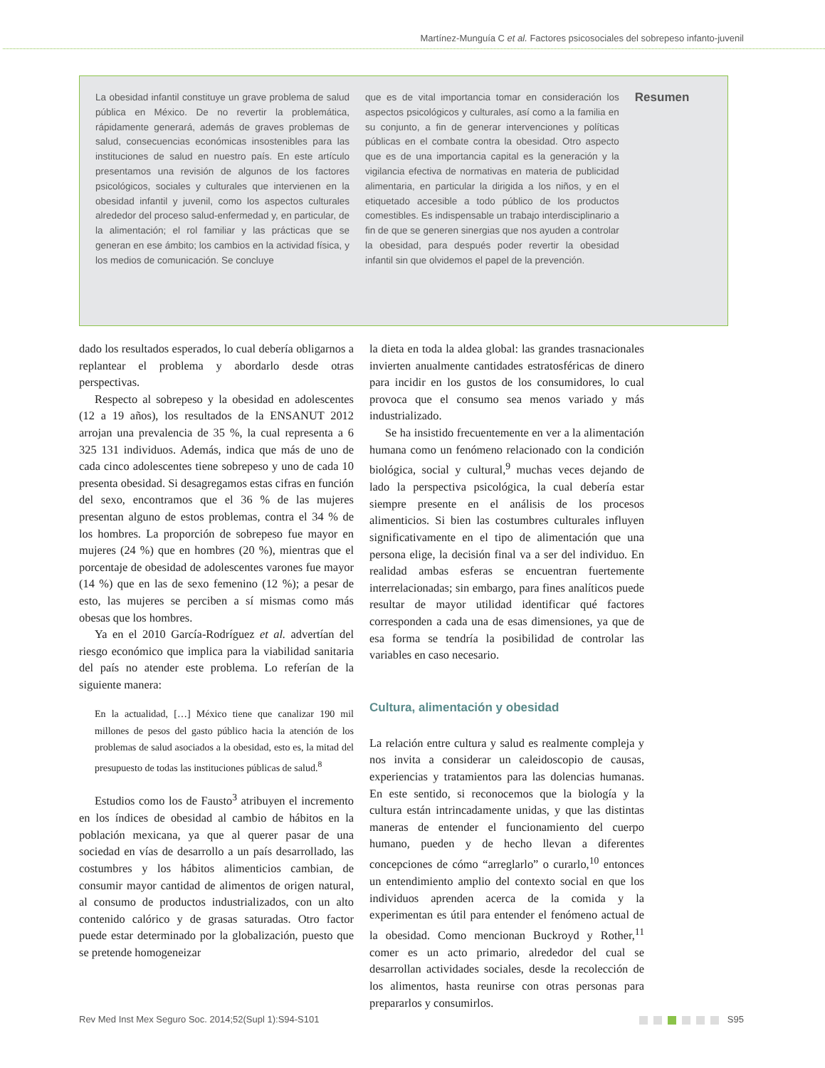Martínez-Munguía C et al. Factores psicosociales del sobrepeso infanto-juvenil
La obesidad infantil constituye un grave problema de salud pública en México. De no revertir la problemática, rápidamente generará, además de graves problemas de salud, consecuencias económicas insostenibles para las instituciones de salud en nuestro país. En este artículo presentamos una revisión de algunos de los factores psicológicos, sociales y culturales que intervienen en la obesidad infantil y juvenil, como los aspectos culturales alrededor del proceso salud-enfermedad y, en particular, de la alimentación; el rol familiar y las prácticas que se generan en ese ámbito; los cambios en la actividad física, y los medios de comunicación. Se concluye
que es de vital importancia tomar en consideración los aspectos psicológicos y culturales, así como a la familia en su conjunto, a fin de generar intervenciones y políticas públicas en el combate contra la obesidad. Otro aspecto que es de una importancia capital es la generación y la vigilancia efectiva de normativas en materia de publicidad alimentaria, en particular la dirigida a los niños, y en el etiquetado accesible a todo público de los productos comestibles. Es indispensable un trabajo interdisciplinario a fin de que se generen sinergias que nos ayuden a controlar la obesidad, para después poder revertir la obesidad infantil sin que olvidemos el papel de la prevención.
Resumen
dado los resultados esperados, lo cual debería obligarnos a replantear el problema y abordarlo desde otras perspectivas.
Respecto al sobrepeso y la obesidad en adolescentes (12 a 19 años), los resultados de la ENSANUT 2012 arrojan una prevalencia de 35 %, la cual representa a 6 325 131 individuos. Además, indica que más de uno de cada cinco adolescentes tiene sobrepeso y uno de cada 10 presenta obesidad. Si desagregamos estas cifras en función del sexo, encontramos que el 36 % de las mujeres presentan alguno de estos problemas, contra el 34 % de los hombres. La proporción de sobrepeso fue mayor en mujeres (24 %) que en hombres (20 %), mientras que el porcentaje de obesidad de adolescentes varones fue mayor (14 %) que en las de sexo femenino (12 %); a pesar de esto, las mujeres se perciben a sí mismas como más obesas que los hombres.
Ya en el 2010 García-Rodríguez et al. advertían del riesgo económico que implica para la viabilidad sanitaria del país no atender este problema. Lo referían de la siguiente manera:
En la actualidad, […] México tiene que canalizar 190 mil millones de pesos del gasto público hacia la atención de los problemas de salud asociados a la obesidad, esto es, la mitad del presupuesto de todas las instituciones públicas de salud.<sup>8</sup>
Estudios como los de Fausto<sup>3</sup> atribuyen el incremento en los índices de obesidad al cambio de hábitos en la población mexicana, ya que al querer pasar de una sociedad en vías de desarrollo a un país desarrollado, las costumbres y los hábitos alimenticios cambian, de consumir mayor cantidad de alimentos de origen natural, al consumo de productos industrializados, con un alto contenido calórico y de grasas saturadas. Otro factor puede estar determinado por la globalización, puesto que se pretende homogeneizar
la dieta en toda la aldea global: las grandes trasnacionales invierten anualmente cantidades estratosféricas de dinero para incidir en los gustos de los consumidores, lo cual provoca que el consumo sea menos variado y más industrializado.
Se ha insistido frecuentemente en ver a la alimentación humana como un fenómeno relacionado con la condición biológica, social y cultural,<sup>9</sup> muchas veces dejando de lado la perspectiva psicológica, la cual debería estar siempre presente en el análisis de los procesos alimenticios. Si bien las costumbres culturales influyen significativamente en el tipo de alimentación que una persona elige, la decisión final va a ser del individuo. En realidad ambas esferas se encuentran fuertemente interrelacionadas; sin embargo, para fines analíticos puede resultar de mayor utilidad identificar qué factores corresponden a cada una de esas dimensiones, ya que de esa forma se tendría la posibilidad de controlar las variables en caso necesario.
Cultura, alimentación y obesidad
La relación entre cultura y salud es realmente compleja y nos invita a considerar un caleidoscopio de causas, experiencias y tratamientos para las dolencias humanas. En este sentido, si reconocemos que la biología y la cultura están intrincadamente unidas, y que las distintas maneras de entender el funcionamiento del cuerpo humano, pueden y de hecho llevan a diferentes concepciones de cómo “arreglarlo” o curarlo,<sup>10</sup> entonces un entendimiento amplio del contexto social en que los individuos aprenden acerca de la comida y la experimentan es útil para entender el fenómeno actual de la obesidad. Como mencionan Buckroyd y Rother,<sup>11</sup> comer es un acto primario, alrededor del cual se desarrollan actividades sociales, desde la recolección de los alimentos, hasta reunirse con otras personas para prepararlos y consumirlos.
Rev Med Inst Mex Seguro Soc. 2014;52(Supl 1):S94-S101 S95